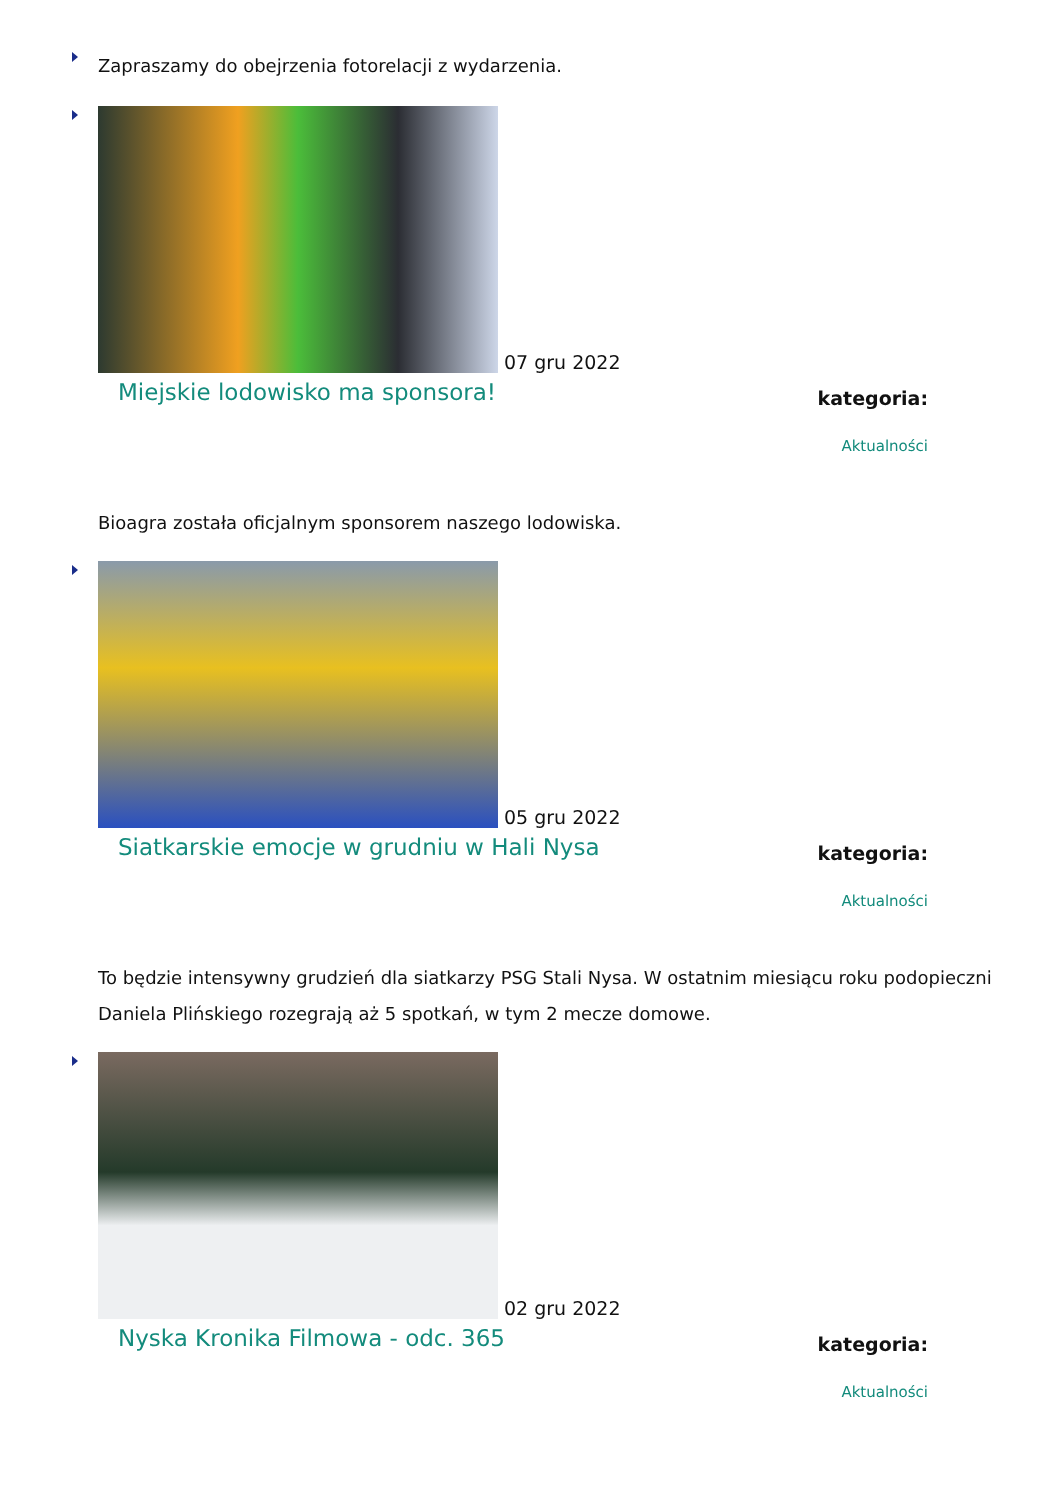Zapraszamy do obejrzenia fotorelacji z wydarzenia.
07 gru 2022
Miejskie lodowisko ma sponsora!
kategoria:
Aktualności
Bioagra została oficjalnym sponsorem naszego lodowiska.
05 gru 2022
Siatkarskie emocje w grudniu w Hali Nysa
kategoria:
Aktualności
To będzie intensywny grudzień dla siatkarzy PSG Stali Nysa. W ostatnim miesiącu roku podopieczni Daniela Plińskiego rozegrają aż 5 spotkań, w tym 2 mecze domowe.
02 gru 2022
Nyska Kronika Filmowa - odc. 365
kategoria:
Aktualności